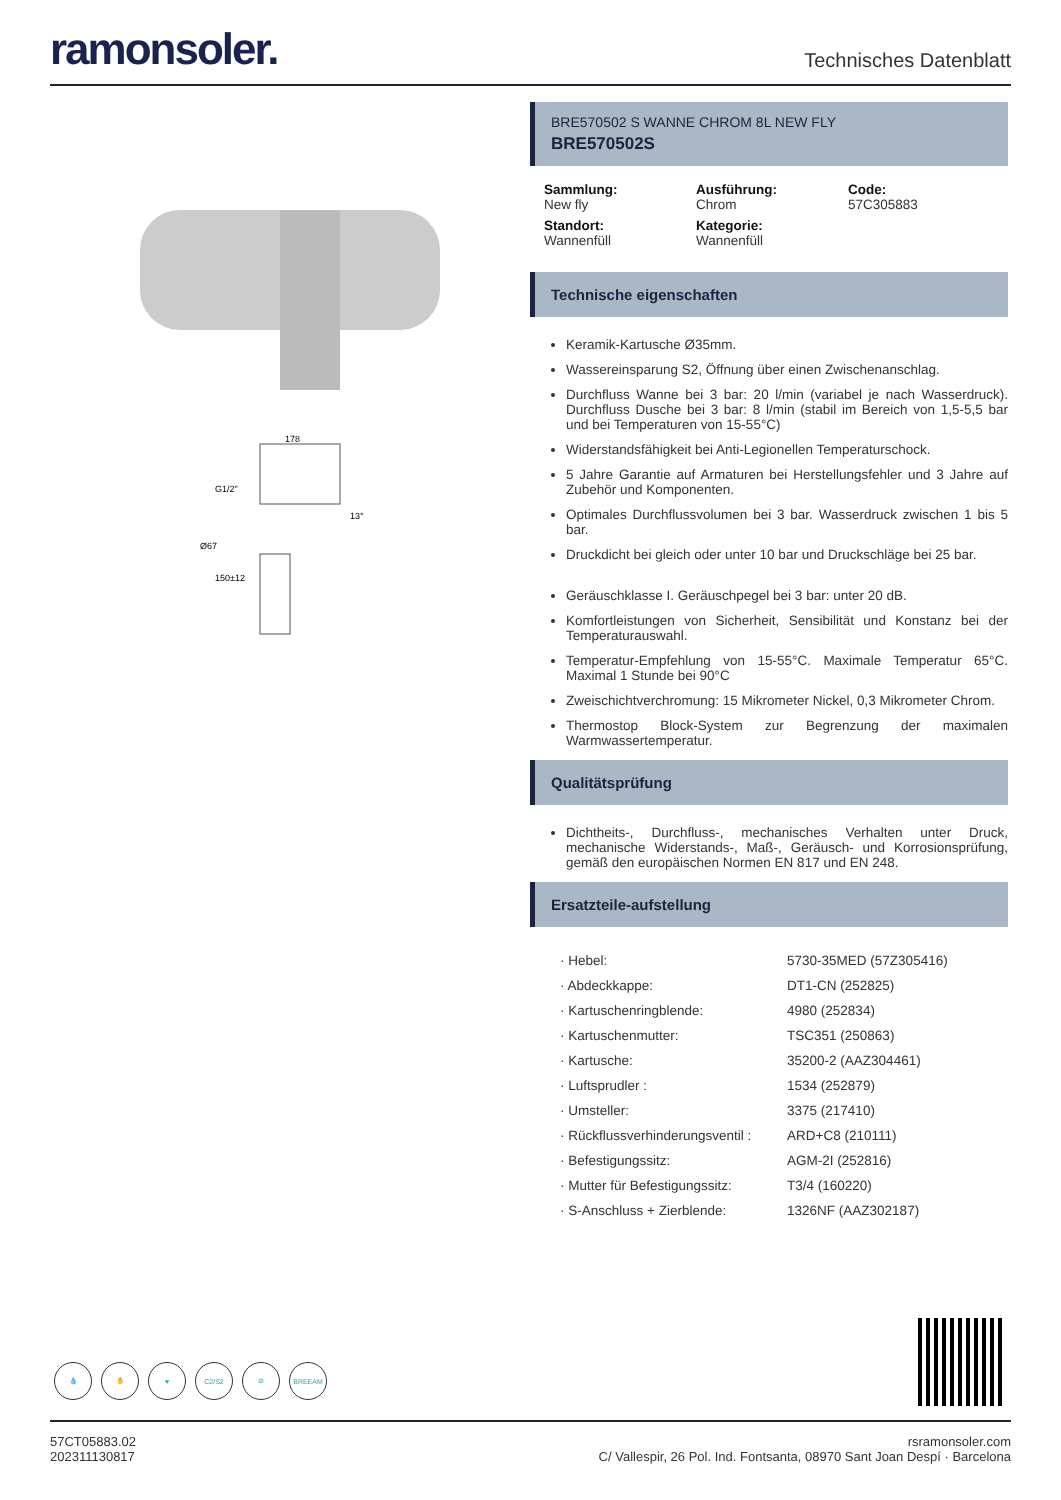ramonsoler.
Technisches Datenblatt
178
G1/2"
13°
Ø67
150±12
BRE570502 S WANNE CHROM 8L NEW FLY
BRE570502S
Sammlung:
New fly
Ausführung:
Chrom
Code:
57C305883
Standort:
Wannenfüll
Kategorie:
Wannenfüll
Technische eigenschaften
Keramik-Kartusche Ø35mm.
Wassereinsparung S2, Öffnung über einen Zwischenanschlag.
Durchfluss Wanne bei 3 bar: 20 l/min (variabel je nach Wasserdruck). Durchfluss Dusche bei 3 bar: 8 l/min (stabil im Bereich von 1,5-5,5 bar und bei Temperaturen von 15-55°C)
Widerstandsfähigkeit bei Anti-Legionellen Temperaturschock.
5 Jahre Garantie auf Armaturen bei Herstellungsfehler und 3 Jahre auf Zubehör und Komponenten.
Optimales Durchflussvolumen bei 3 bar. Wasserdruck zwischen 1 bis 5 bar.
Druckdicht bei gleich oder unter 10 bar und Druckschläge bei 25 bar.
Geräuschklasse I. Geräuschpegel bei 3 bar: unter 20 dB.
Komfortleistungen von Sicherheit, Sensibilität und Konstanz bei der Temperaturauswahl.
Temperatur-Empfehlung von 15-55°C. Maximale Temperatur 65°C. Maximal 1 Stunde bei 90°C
Zweischichtverchromung: 15 Mikrometer Nickel, 0,3 Mikrometer Chrom.
Thermostop Block-System zur Begrenzung der maximalen Warmwassertemperatur.
Qualitätsprüfung
Dichtheits-, Durchfluss-, mechanisches Verhalten unter Druck, mechanische Widerstands-, Maß-, Geräusch- und Korrosionsprüfung, gemäß den europäischen Normen EN 817 und EN 248.
Ersatzteile-aufstellung
| · Hebel: | 5730-35MED (57Z305416) |
| · Abdeckkappe: | DT1-CN (252825) |
| · Kartuschenringblende: | 4980 (252834) |
| · Kartuschenmutter: | TSC351 (250863) |
| · Kartusche: | 35200-2 (AAZ304461) |
| · Luftsprudler : | 1534 (252879) |
| · Umsteller: | 3375 (217410) |
| · Rückflussverhinderungsventil : | ARD+C8 (210111) |
| · Befestigungssitz: | AGM-2I (252816) |
| · Mutter für Befestigungssitz: | T3/4 (160220) |
| · S-Anschluss + Zierblende: | 1326NF (AAZ302187) |
💧 ✋ ♥ C2/S2 ⊘ BREEAM
57CT05883.02
202311130817
rsramonsoler.com
C/ Vallespir, 26 Pol. Ind. Fontsanta, 08970 Sant Joan Despí · Barcelona